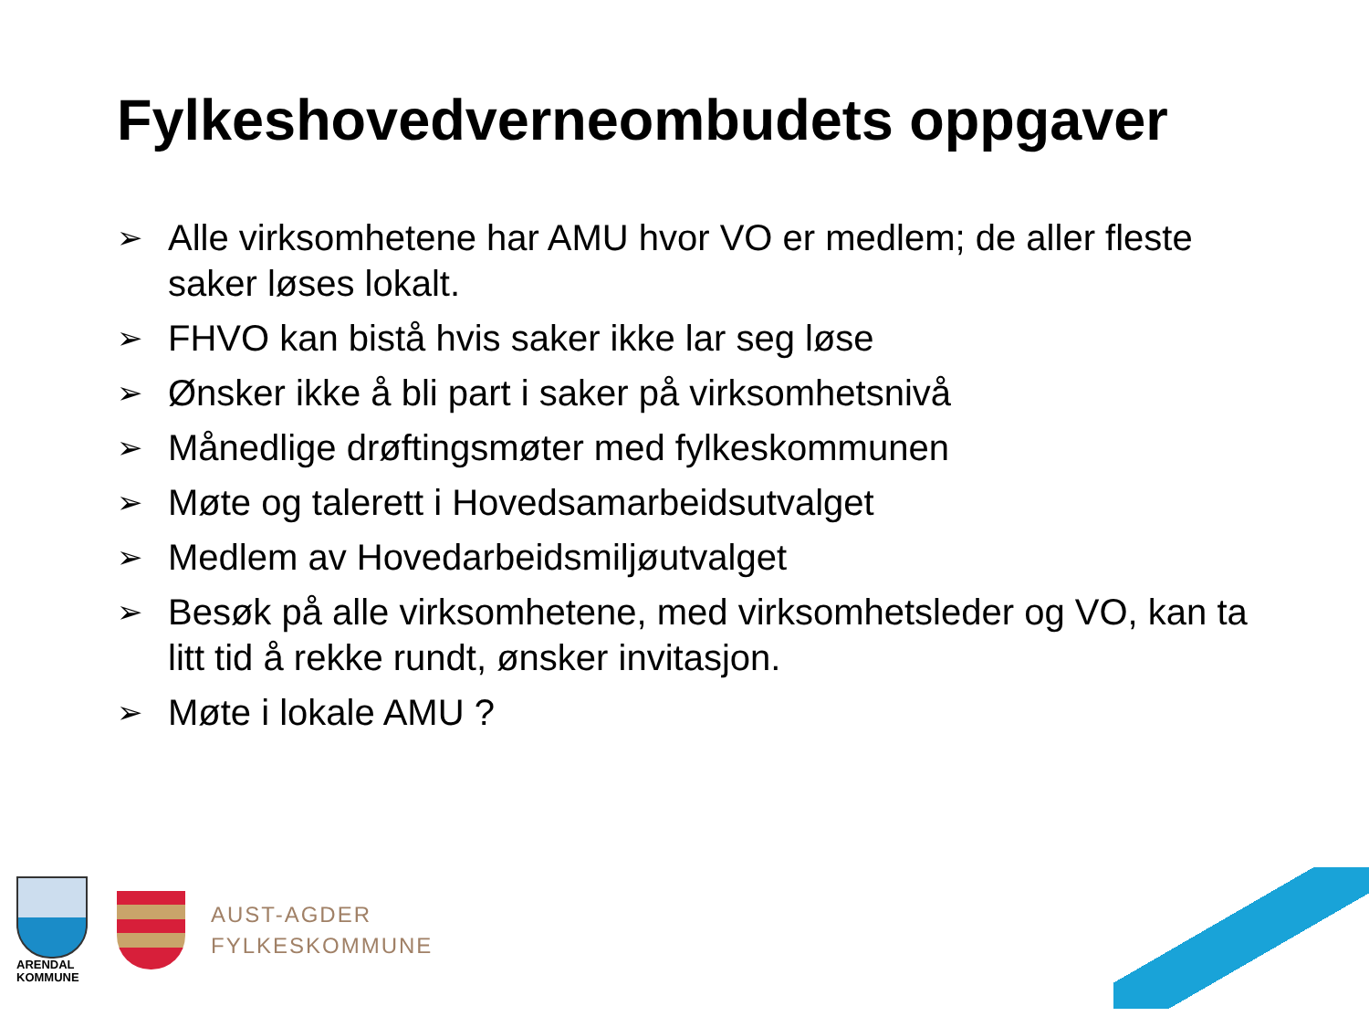Fylkeshovedverneombudets oppgaver
➢ Alle virksomhetene har AMU hvor VO er medlem; de aller fleste saker løses lokalt.
➢ FHVO kan bistå hvis saker ikke lar seg løse
➢ Ønsker ikke å bli part i saker på virksomhetsnivå
➢ Månedlige drøftingsmøter med fylkeskommunen
➢ Møte og talerett i Hovedsamarbeidsutvalget
➢ Medlem av Hovedarbeidsmiljøutvalget
➢ Besøk på alle virksomhetene, med virksomhetsleder og VO, kan ta litt tid å rekke rundt, ønsker invitasjon.
➢ Møte i lokale AMU ?
ARENDAL
KOMMUNE
AUST-AGDER
FYLKESKOMMUNE